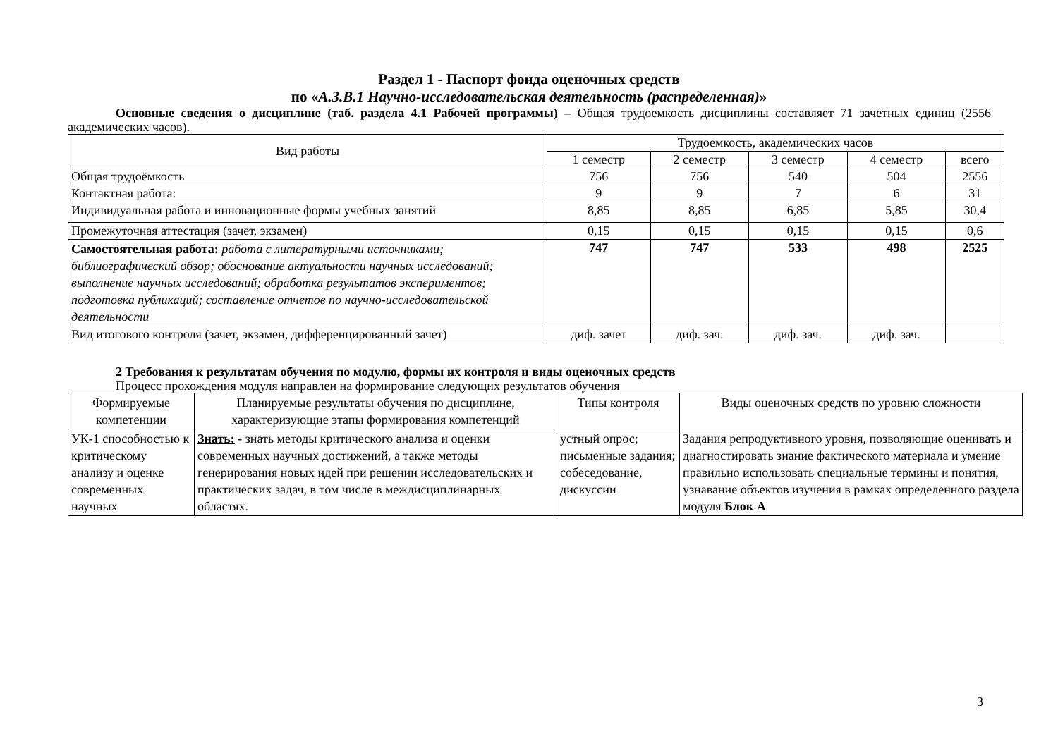Раздел 1 - Паспорт фонда оценочных средств
по «А.3.В.1 Научно-исследовательская деятельность (распределенная)»
Основные сведения о дисциплине (таб. раздела 4.1 Рабочей программы) – Общая трудоемкость дисциплины составляет 71 зачетных единиц (2556 академических часов).
| Вид работы | Трудоемкость, академических часов | | | | |
| --- | --- | --- | --- | --- | --- |
| | 1 семестр | 2 семестр | 3 семестр | 4 семестр | всего |
| Общая трудоёмкость | 756 | 756 | 540 | 504 | 2556 |
| Контактная работа: | 9 | 9 | 7 | 6 | 31 |
| Индивидуальная работа и инновационные формы учебных занятий | 8,85 | 8,85 | 6,85 | 5,85 | 30,4 |
| Промежуточная аттестация (зачет, экзамен) | 0,15 | 0,15 | 0,15 | 0,15 | 0,6 |
| Самостоятельная работа: работа с литературными источниками; библиографический обзор; обоснование актуальности научных исследований; выполнение научных исследований; обработка результатов экспериментов; подготовка публикаций; составление отчетов по научно-исследовательской деятельности | 747 | 747 | 533 | 498 | 2525 |
| Вид итогового контроля (зачет, экзамен, дифференцированный зачет) | диф. зачет | диф. зач. | диф. зач. | диф. зач. | |
2 Требования к результатам обучения по модулю, формы их контроля и виды оценочных средств
Процесс прохождения модуля направлен на формирование следующих результатов обучения
| Формируемые компетенции | Планируемые результаты обучения по дисциплине, характеризующие этапы формирования компетенций | Типы контроля | Виды оценочных средств по уровню сложности |
| --- | --- | --- | --- |
| УК-1 способностью к критическому анализу и оценке современных научных | Знать: - знать методы критического анализа и оценки современных научных достижений, а также методы генерирования новых идей при решении исследовательских и практических задач, в том числе в междисциплинарных областях. | устный опрос; письменные задания; собеседование, дискуссии | Задания репродуктивного уровня, позволяющие оценивать и диагностировать знание фактического материала и умение правильно использовать специальные термины и понятия, узнавание объектов изучения в рамках определенного раздела модуля Блок А |
3